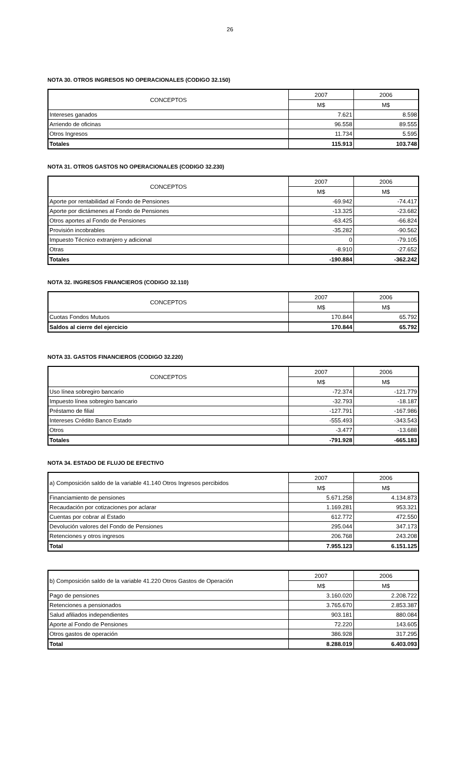26
NOTA 30. OTROS INGRESOS NO OPERACIONALES (CODIGO 32.150)
| CONCEPTOS | 2007 | 2006 |
| --- | --- | --- |
| | M$ | M$ |
| Intereses ganados | 7.621 | 8.598 |
| Arriendo de oficinas | 96.558 | 89.555 |
| Otros Ingresos | 11.734 | 5.595 |
| Totales | 115.913 | 103.748 |
NOTA 31. OTROS GASTOS NO OPERACIONALES (CODIGO 32.230)
| CONCEPTOS | 2007 | 2006 |
| --- | --- | --- |
| | M$ | M$ |
| Aporte por rentabilidad al Fondo de Pensiones | -69.942 | -74.417 |
| Aporte por dictámenes al Fondo de Pensiones | -13.325 | -23.682 |
| Otros aportes al Fondo de Pensiones | -63.425 | -66.824 |
| Provisión incobrables | -35.282 | -90.562 |
| Impuesto Técnico extranjero y adicional | 0 | -79.105 |
| Otras | -8.910 | -27.652 |
| Totales | -190.884 | -362.242 |
NOTA 32. INGRESOS FINANCIEROS (CODIGO 32.110)
| CONCEPTOS | 2007 | 2006 |
| --- | --- | --- |
| | M$ | M$ |
| Cuotas Fondos Mutuos | 170.844 | 65.792 |
| Saldos al cierre del ejercicio | 170.844 | 65.792 |
NOTA 33. GASTOS FINANCIEROS (CODIGO 32.220)
| CONCEPTOS | 2007 | 2006 |
| --- | --- | --- |
| | M$ | M$ |
| Uso línea sobregiro bancario | -72.374 | -121.779 |
| Impuesto línea sobregiro bancario | -32.793 | -18.187 |
| Préstamo de filial | -127.791 | -167.986 |
| Intereses Crédito Banco Estado | -555.493 | -343.543 |
| Otros | -3.477 | -13.688 |
| Totales | -791.928 | -665.183 |
NOTA 34. ESTADO DE FLUJO DE EFECTIVO
| a) Composición saldo de la variable 41.140 Otros Ingresos percibidos | 2007 | 2006 |
| | M$ | M$ |
| Financiamiento de pensiones | 5.671.258 | 4.134.873 |
| Recaudación por cotizaciones por aclarar | 1.169.281 | 953.321 |
| Cuentas por cobrar al Estado | 612.772 | 472.550 |
| Devolución valores del Fondo de Pensiones | 295.044 | 347.173 |
| Retenciones y otros ingresos | 206.768 | 243.208 |
| Total | 7.955.123 | 6.151.125 |
| b) Composición saldo de la variable 41.220 Otros Gastos de Operación | 2007 | 2006 |
| | M$ | M$ |
| Pago de pensiones | 3.160.020 | 2.208.722 |
| Retenciones a pensionados | 3.765.670 | 2.853.387 |
| Salud afiliados independientes | 903.181 | 880.084 |
| Aporte al Fondo de Pensiones | 72.220 | 143.605 |
| Otros gastos de operación | 386.928 | 317.295 |
| Total | 8.288.019 | 6.403.093 |